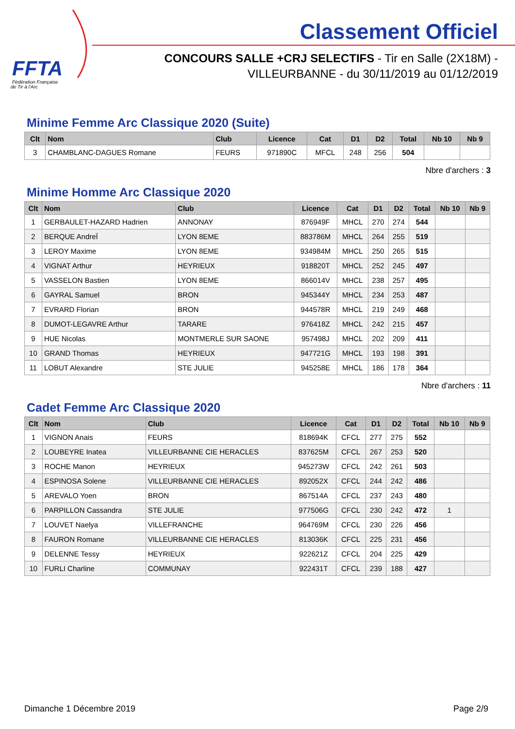FFTA
Fédération Française
de Tir à l'Arc
Classement Officiel
CONCOURS SALLE +CRJ SELECTIFS - Tir en Salle (2X18M) -
VILLEURBANNE - du 30/11/2019 au 01/12/2019
Minime Femme Arc Classique 2020 (Suite)
| Clt | Nom | Club | Licence | Cat | D1 | D2 | Total | Nb 10 | Nb 9 |
| --- | --- | --- | --- | --- | --- | --- | --- | --- | --- |
| 3 | CHAMBLANC-DAGUES Romane | FEURS | 971890C | MFCL | 248 | 256 | 504 | | |
Nbre d'archers : 3
Minime Homme Arc Classique 2020
| Clt | Nom | Club | Licence | Cat | D1 | D2 | Total | Nb 10 | Nb 9 |
| --- | --- | --- | --- | --- | --- | --- | --- | --- | --- |
| 1 | GERBAULET-HAZARD Hadrien | ANNONAY | 876949F | MHCL | 270 | 274 | 544 | | |
| 2 | BERQUE AndreÏ | LYON 8EME | 883786M | MHCL | 264 | 255 | 519 | | |
| 3 | LEROY Maxime | LYON 8EME | 934984M | MHCL | 250 | 265 | 515 | | |
| 4 | VIGNAT Arthur | HEYRIEUX | 918820T | MHCL | 252 | 245 | 497 | | |
| 5 | VASSELON Bastien | LYON 8EME | 866014V | MHCL | 238 | 257 | 495 | | |
| 6 | GAYRAL Samuel | BRON | 945344Y | MHCL | 234 | 253 | 487 | | |
| 7 | EVRARD Florian | BRON | 944578R | MHCL | 219 | 249 | 468 | | |
| 8 | DUMOT-LEGAVRE Arthur | TARARE | 976418Z | MHCL | 242 | 215 | 457 | | |
| 9 | HUE Nicolas | MONTMERLE SUR SAONE | 957498J | MHCL | 202 | 209 | 411 | | |
| 10 | GRAND Thomas | HEYRIEUX | 947721G | MHCL | 193 | 198 | 391 | | |
| 11 | LOBUT Alexandre | STE JULIE | 945258E | MHCL | 186 | 178 | 364 | | |
Nbre d'archers : 11
Cadet Femme Arc Classique 2020
| Clt | Nom | Club | Licence | Cat | D1 | D2 | Total | Nb 10 | Nb 9 |
| --- | --- | --- | --- | --- | --- | --- | --- | --- | --- |
| 1 | VIGNON Anais | FEURS | 818694K | CFCL | 277 | 275 | 552 | | |
| 2 | LOUBEYRE Inatea | VILLEURBANNE CIE HERACLES | 837625M | CFCL | 267 | 253 | 520 | | |
| 3 | ROCHE Manon | HEYRIEUX | 945273W | CFCL | 242 | 261 | 503 | | |
| 4 | ESPINOSA Solene | VILLEURBANNE CIE HERACLES | 892052X | CFCL | 244 | 242 | 486 | | |
| 5 | AREVALO Yoen | BRON | 867514A | CFCL | 237 | 243 | 480 | | |
| 6 | PARPILLON Cassandra | STE JULIE | 977506G | CFCL | 230 | 242 | 472 | 1 | |
| 7 | LOUVET Naelya | VILLEFRANCHE | 964769M | CFCL | 230 | 226 | 456 | | |
| 8 | FAURON Romane | VILLEURBANNE CIE HERACLES | 813036K | CFCL | 225 | 231 | 456 | | |
| 9 | DELENNE Tessy | HEYRIEUX | 922621Z | CFCL | 204 | 225 | 429 | | |
| 10 | FURLI Charline | COMMUNAY | 922431T | CFCL | 239 | 188 | 427 | | |
Dimanche 1 Décembre 2019 Page 2/9